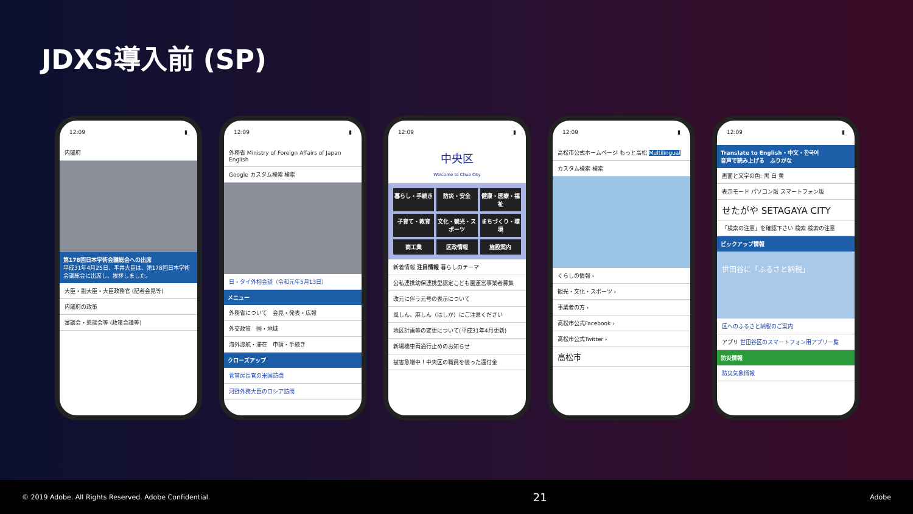JDXS導入前 (SP)
12:09 ▮
内閣府
第178回日本学術会議総会への出席
平成31年4月25日、平井大臣は、第178回日本学術会議総会に出席し、挨拶しました。
大臣・副大臣・大臣政務官 (記者会見等)
内閣府の政策
審議会・懇談会等 (政策会議等)
12:09 ▮
外務省 Ministry of Foreign Affairs of Japan English
Google カスタム検索 検索
日・タイ外相会談（令和元年5月13日）
メニュー
外務省について　会見・発表・広報
外交政策　国・地域
海外渡航・滞在　申請・手続き
クローズアップ
菅官房長官の米国訪問
河野外務大臣のロシア訪問
12:09 ▮
中央区
Welcome to Chuo City
暮らし・手続き
防災・安全
健康・医療・福祉
子育て・教育
文化・観光・スポーツ
まちづくり・環境
商工業
区政情報
施設案内
新着情報 注目情報 暮らしのテーマ
公私連携幼保連携型認定こども園運営事業者募集
改元に伴う元号の表示について
風しん、麻しん（はしか）にご注意ください
地区計画等の変更について(平成31年4月更新)
新場橋車両通行止めのお知らせ
被害急増中！中央区の職員を装った還付金
12:09 ▮
高松市公式ホームページ もっと高松 Multilingual
カスタム検索 検索
くらしの情報 ›
観光・文化・スポーツ ›
事業者の方 ›
高松市公式Facebook ›
高松市公式Twitter ›
高松市
12:09 ▮
Translate to English・中文・한국어
音声で読み上げる　ふりがな
画面と文字の色: 黒 白 黄
表示モード パソコン版 スマートフォン版
せたがや SETAGAYA CITY
「検索の注意」を確認下さい 検索 検索の注意
ピックアップ情報
世田谷に「ふるさと納税」
区へのふるさと納税のご案内
アプリ 世田谷区のスマートフォン用アプリ一覧
防災情報
防災気象情報
© 2019 Adobe. All Rights Reserved. Adobe Confidential. 21 Adobe